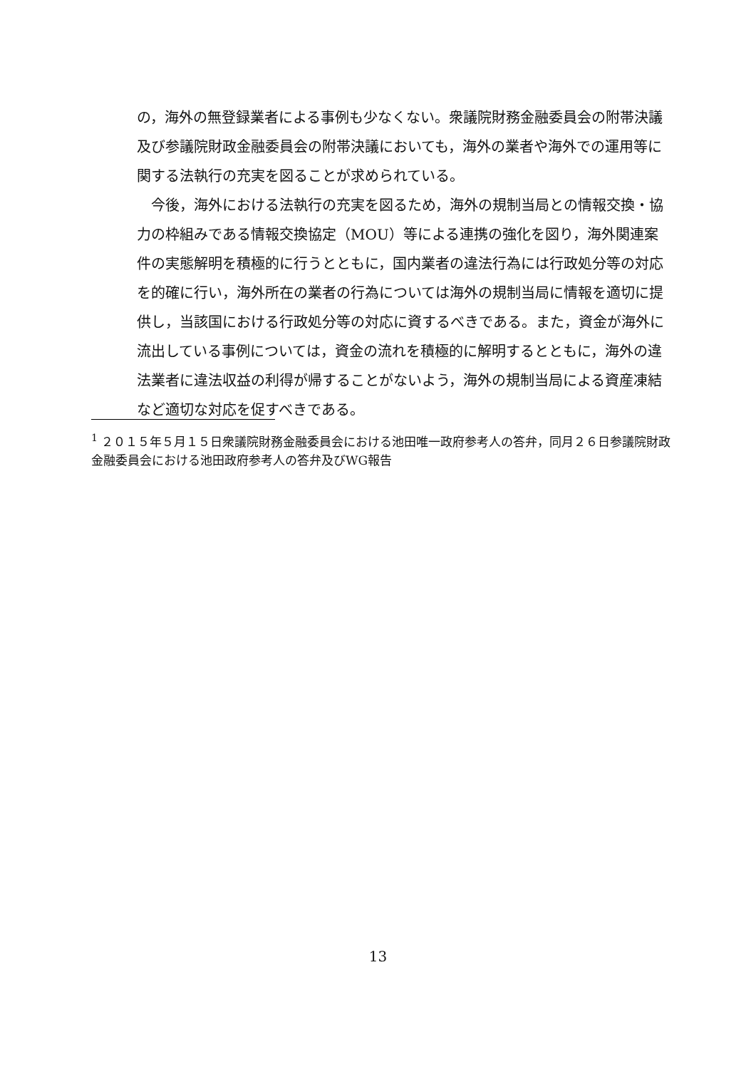の，海外の無登録業者による事例も少なくない。衆議院財務金融委員会の附帯決議及び参議院財政金融委員会の附帯決議においても，海外の業者や海外での運用等に関する法執行の充実を図ることが求められている。
　今後，海外における法執行の充実を図るため，海外の規制当局との情報交換・協力の枠組みである情報交換協定（MOU）等による連携の強化を図り，海外関連案件の実態解明を積極的に行うとともに，国内業者の違法行為には行政処分等の対応を的確に行い，海外所在の業者の行為については海外の規制当局に情報を適切に提供し，当該国における行政処分等の対応に資するべきである。また，資金が海外に流出している事例については，資金の流れを積極的に解明するとともに，海外の違法業者に違法収益の利得が帰することがないよう，海外の規制当局による資産凍結など適切な対応を促すべきである。
<sup>1</sup> ２０１５年５月１５日衆議院財務金融委員会における池田唯一政府参考人の答弁，同月２６日参議院財政金融委員会における池田政府参考人の答弁及びWG報告
13